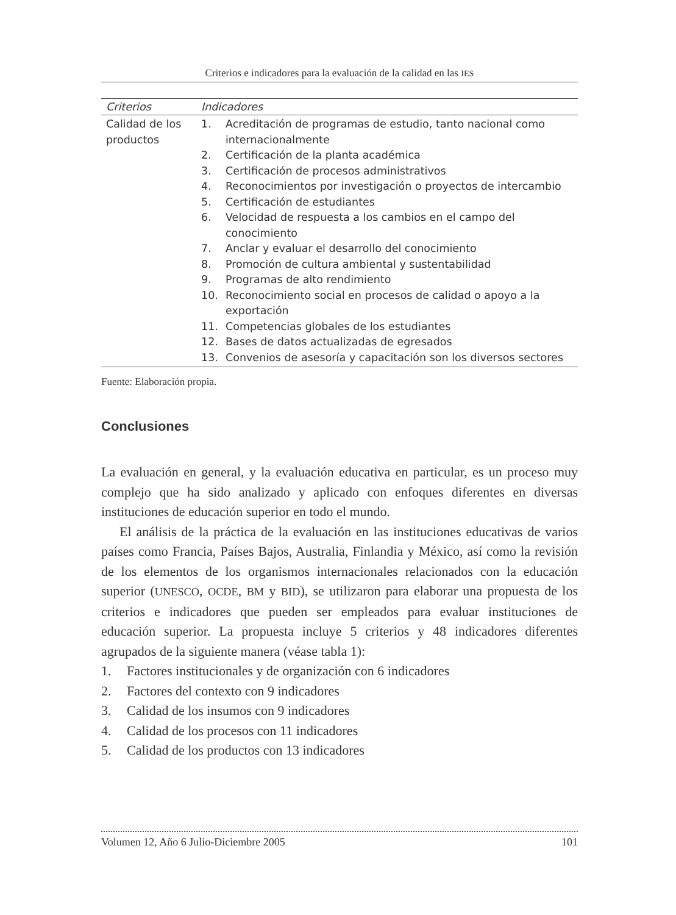Criterios e indicadores para la evaluación de la calidad en las IES
| Criterios | Indicadores |
| --- | --- |
| Calidad de los productos | 1. Acreditación de programas de estudio, tanto nacional como internacionalmente 2. Certificación de la planta académica 3. Certificación de procesos administrativos 4. Reconocimientos por investigación o proyectos de intercambio 5. Certificación de estudiantes 6. Velocidad de respuesta a los cambios en el campo del conocimiento 7. Anclar y evaluar el desarrollo del conocimiento 8. Promoción de cultura ambiental y sustentabilidad 9. Programas de alto rendimiento 10. Reconocimiento social en procesos de calidad o apoyo a la exportación 11. Competencias globales de los estudiantes 12. Bases de datos actualizadas de egresados 13. Convenios de asesoría y capacitación son los diversos sectores |
Fuente: Elaboración propia.
Conclusiones
La evaluación en general, y la evaluación educativa en particular, es un proceso muy complejo que ha sido analizado y aplicado con enfoques diferentes en diversas instituciones de educación superior en todo el mundo.
El análisis de la práctica de la evaluación en las instituciones educativas de varios países como Francia, Países Bajos, Australia, Finlandia y México, así como la revisión de los elementos de los organismos internacionales relacionados con la educación superior (UNESCO, OCDE, BM y BID), se utilizaron para elaborar una propuesta de los criterios e indicadores que pueden ser empleados para evaluar instituciones de educación superior. La propuesta incluye 5 criterios y 48 indicadores diferentes agrupados de la siguiente manera (véase tabla 1):
1. Factores institucionales y de organización con 6 indicadores
2. Factores del contexto con 9 indicadores
3. Calidad de los insumos con 9 indicadores
4. Calidad de los procesos con 11 indicadores
5. Calidad de los productos con 13 indicadores
Volumen 12, Año 6 Julio-Diciembre 2005 101